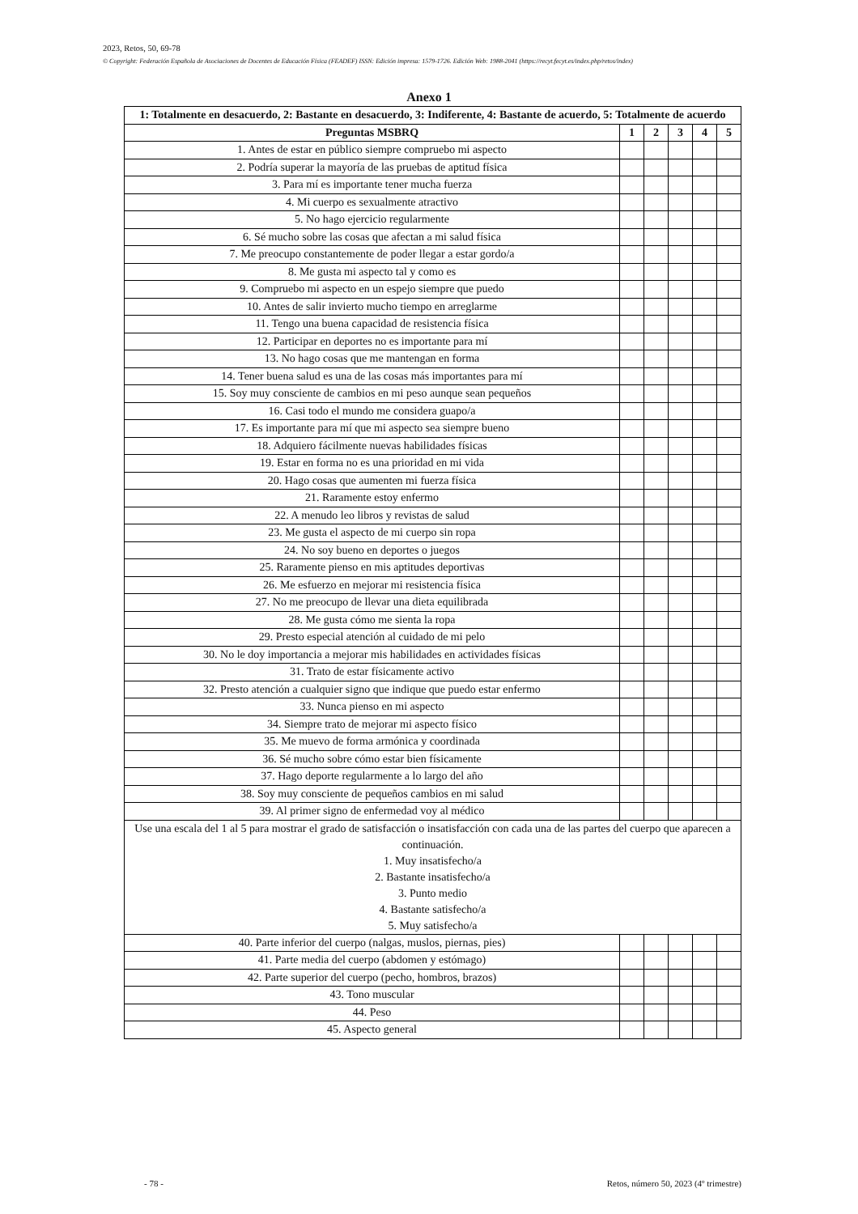2023, Retos, 50, 69-78
© Copyright: Federación Española de Asociaciones de Docentes de Educación Física (FEADEF) ISSN: Edición impresa: 1579-1726. Edición Web: 1988-2041 (https://recyt.fecyt.es/index.php/retos/index)
Anexo 1
| 1: Totalmente en desacuerdo, 2: Bastante en desacuerdo, 3: Indiferente, 4: Bastante de acuerdo, 5: Totalmente de acuerdo | | | | | |
| --- | --- | --- | --- | --- | --- |
| Preguntas MSBRQ | 1 | 2 | 3 | 4 | 5 |
| 1. Antes de estar en público siempre compruebo mi aspecto | | | | | |
| 2. Podría superar la mayoría de las pruebas de aptitud física | | | | | |
| 3. Para mí es importante tener mucha fuerza | | | | | |
| 4. Mi cuerpo es sexualmente atractivo | | | | | |
| 5. No hago ejercicio regularmente | | | | | |
| 6. Sé mucho sobre las cosas que afectan a mi salud física | | | | | |
| 7. Me preocupo constantemente de poder llegar a estar gordo/a | | | | | |
| 8. Me gusta mi aspecto tal y como es | | | | | |
| 9. Compruebo mi aspecto en un espejo siempre que puedo | | | | | |
| 10. Antes de salir invierto mucho tiempo en arreglarme | | | | | |
| 11. Tengo una buena capacidad de resistencia física | | | | | |
| 12. Participar en deportes no es importante para mí | | | | | |
| 13. No hago cosas que me mantengan en forma | | | | | |
| 14. Tener buena salud es una de las cosas más importantes para mí | | | | | |
| 15. Soy muy consciente de cambios en mi peso aunque sean pequeños | | | | | |
| 16. Casi todo el mundo me considera guapo/a | | | | | |
| 17. Es importante para mí que mi aspecto sea siempre bueno | | | | | |
| 18. Adquiero fácilmente nuevas habilidades físicas | | | | | |
| 19. Estar en forma no es una prioridad en mi vida | | | | | |
| 20. Hago cosas que aumenten mi fuerza física | | | | | |
| 21. Raramente estoy enfermo | | | | | |
| 22. A menudo leo libros y revistas de salud | | | | | |
| 23. Me gusta el aspecto de mi cuerpo sin ropa | | | | | |
| 24. No soy bueno en deportes o juegos | | | | | |
| 25. Raramente pienso en mis aptitudes deportivas | | | | | |
| 26. Me esfuerzo en mejorar mi resistencia física | | | | | |
| 27. No me preocupo de llevar una dieta equilibrada | | | | | |
| 28. Me gusta cómo me sienta la ropa | | | | | |
| 29. Presto especial atención al cuidado de mi pelo | | | | | |
| 30. No le doy importancia a mejorar mis habilidades en actividades físicas | | | | | |
| 31. Trato de estar físicamente activo | | | | | |
| 32. Presto atención a cualquier signo que indique que puedo estar enfermo | | | | | |
| 33. Nunca pienso en mi aspecto | | | | | |
| 34. Siempre trato de mejorar mi aspecto físico | | | | | |
| 35. Me muevo de forma armónica y coordinada | | | | | |
| 36. Sé mucho sobre cómo estar bien físicamente | | | | | |
| 37. Hago deporte regularmente a lo largo del año | | | | | |
| 38. Soy muy consciente de pequeños cambios en mi salud | | | | | |
| 39. Al primer signo de enfermedad voy al médico | | | | | |
| Use una escala del 1 al 5 para mostrar el grado de satisfacción o insatisfacción con cada una de las partes del cuerpo que aparecen a continuación. 1. Muy insatisfecho/a 2. Bastante insatisfecho/a 3. Punto medio 4. Bastante satisfecho/a 5. Muy satisfecho/a | | | | | |
| 40. Parte inferior del cuerpo (nalgas, muslos, piernas, pies) | | | | | |
| 41. Parte media del cuerpo (abdomen y estómago) | | | | | |
| 42. Parte superior del cuerpo (pecho, hombros, brazos) | | | | | |
| 43. Tono muscular | | | | | |
| 44. Peso | | | | | |
| 45. Aspecto general | | | | | |
- 78 - Retos, número 50, 2023 (4º trimestre)